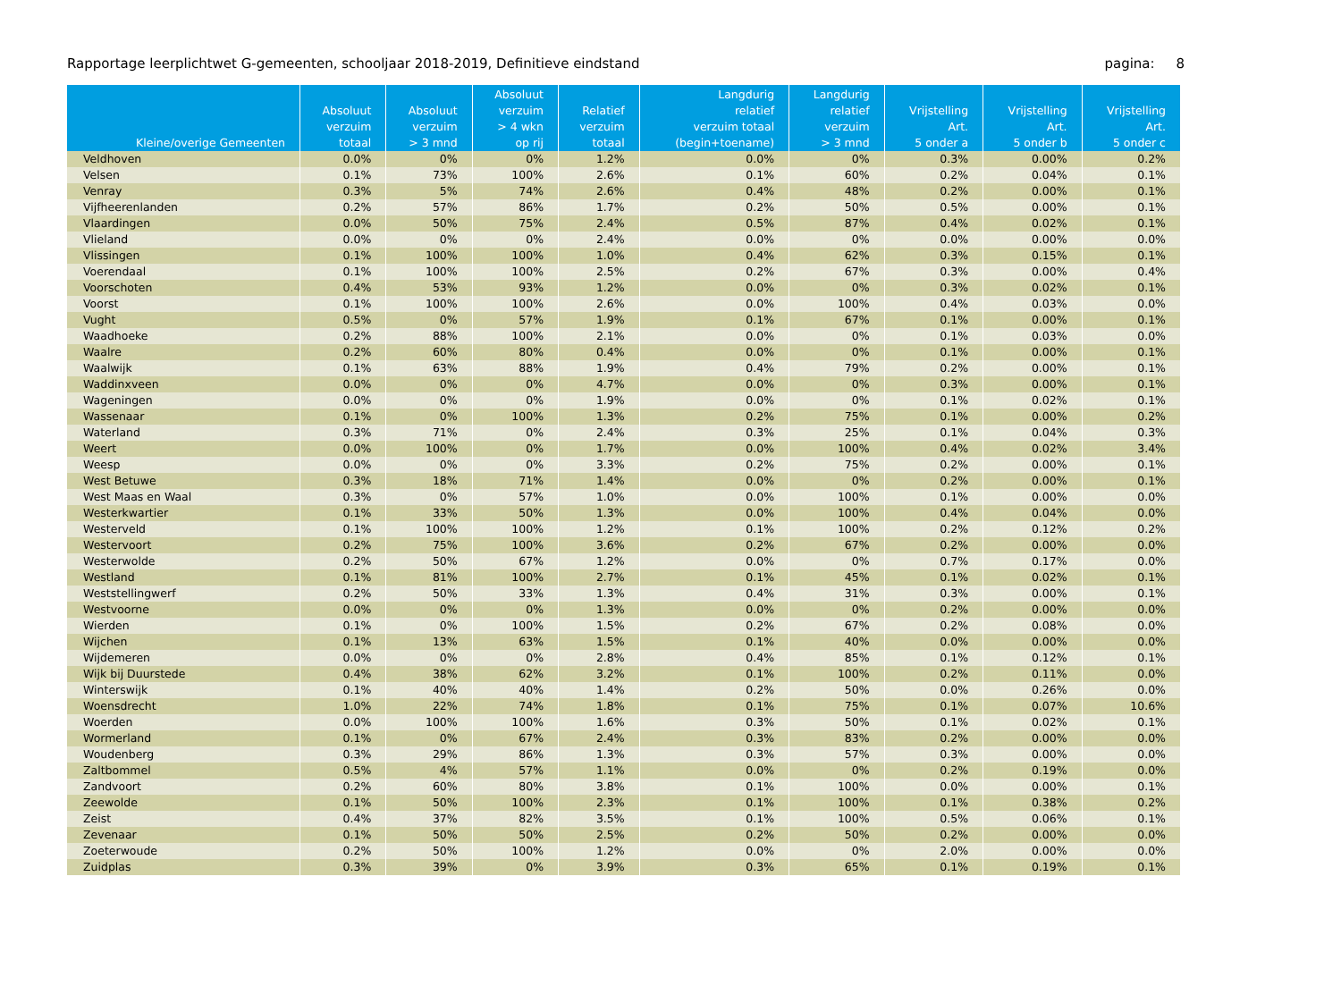Rapportage leerplichtwet G-gemeenten, schooljaar 2018-2019, Definitieve eindstand pagina: 8
| Kleine/overige Gemeenten | Absoluut verzuim totaal | Absoluut verzuim > 3 mnd | Absoluut verzuim > 4 wkn op rij | Relatief verzuim totaal | Langdurig relatief verzuim totaal (begin+toename) | Langdurig relatief verzuim > 3 mnd | Vrijstelling Art. 5 onder a | Vrijstelling Art. 5 onder b | Vrijstelling Art. 5 onder c |
| --- | --- | --- | --- | --- | --- | --- | --- | --- | --- |
| Veldhoven | 0.0% | 0% | 0% | 1.2% | 0.0% | 0% | 0.3% | 0.00% | 0.2% |
| Velsen | 0.1% | 73% | 100% | 2.6% | 0.1% | 60% | 0.2% | 0.04% | 0.1% |
| Venray | 0.3% | 5% | 74% | 2.6% | 0.4% | 48% | 0.2% | 0.00% | 0.1% |
| Vijfheerenlanden | 0.2% | 57% | 86% | 1.7% | 0.2% | 50% | 0.5% | 0.00% | 0.1% |
| Vlaardingen | 0.0% | 50% | 75% | 2.4% | 0.5% | 87% | 0.4% | 0.02% | 0.1% |
| Vlieland | 0.0% | 0% | 0% | 2.4% | 0.0% | 0% | 0.0% | 0.00% | 0.0% |
| Vlissingen | 0.1% | 100% | 100% | 1.0% | 0.4% | 62% | 0.3% | 0.15% | 0.1% |
| Voerendaal | 0.1% | 100% | 100% | 2.5% | 0.2% | 67% | 0.3% | 0.00% | 0.4% |
| Voorschoten | 0.4% | 53% | 93% | 1.2% | 0.0% | 0% | 0.3% | 0.02% | 0.1% |
| Voorst | 0.1% | 100% | 100% | 2.6% | 0.0% | 100% | 0.4% | 0.03% | 0.0% |
| Vught | 0.5% | 0% | 57% | 1.9% | 0.1% | 67% | 0.1% | 0.00% | 0.1% |
| Waadhoeke | 0.2% | 88% | 100% | 2.1% | 0.0% | 0% | 0.1% | 0.03% | 0.0% |
| Waalre | 0.2% | 60% | 80% | 0.4% | 0.0% | 0% | 0.1% | 0.00% | 0.1% |
| Waalwijk | 0.1% | 63% | 88% | 1.9% | 0.4% | 79% | 0.2% | 0.00% | 0.1% |
| Waddinxveen | 0.0% | 0% | 0% | 4.7% | 0.0% | 0% | 0.3% | 0.00% | 0.1% |
| Wageningen | 0.0% | 0% | 0% | 1.9% | 0.0% | 0% | 0.1% | 0.02% | 0.1% |
| Wassenaar | 0.1% | 0% | 100% | 1.3% | 0.2% | 75% | 0.1% | 0.00% | 0.2% |
| Waterland | 0.3% | 71% | 0% | 2.4% | 0.3% | 25% | 0.1% | 0.04% | 0.3% |
| Weert | 0.0% | 100% | 0% | 1.7% | 0.0% | 100% | 0.4% | 0.02% | 3.4% |
| Weesp | 0.0% | 0% | 0% | 3.3% | 0.2% | 75% | 0.2% | 0.00% | 0.1% |
| West Betuwe | 0.3% | 18% | 71% | 1.4% | 0.0% | 0% | 0.2% | 0.00% | 0.1% |
| West Maas en Waal | 0.3% | 0% | 57% | 1.0% | 0.0% | 100% | 0.1% | 0.00% | 0.0% |
| Westerkwartier | 0.1% | 33% | 50% | 1.3% | 0.0% | 100% | 0.4% | 0.04% | 0.0% |
| Westerveld | 0.1% | 100% | 100% | 1.2% | 0.1% | 100% | 0.2% | 0.12% | 0.2% |
| Westervoort | 0.2% | 75% | 100% | 3.6% | 0.2% | 67% | 0.2% | 0.00% | 0.0% |
| Westerwolde | 0.2% | 50% | 67% | 1.2% | 0.0% | 0% | 0.7% | 0.17% | 0.0% |
| Westland | 0.1% | 81% | 100% | 2.7% | 0.1% | 45% | 0.1% | 0.02% | 0.1% |
| Weststellingwerf | 0.2% | 50% | 33% | 1.3% | 0.4% | 31% | 0.3% | 0.00% | 0.1% |
| Westvoorne | 0.0% | 0% | 0% | 1.3% | 0.0% | 0% | 0.2% | 0.00% | 0.0% |
| Wierden | 0.1% | 0% | 100% | 1.5% | 0.2% | 67% | 0.2% | 0.08% | 0.0% |
| Wijchen | 0.1% | 13% | 63% | 1.5% | 0.1% | 40% | 0.0% | 0.00% | 0.0% |
| Wijdemeren | 0.0% | 0% | 0% | 2.8% | 0.4% | 85% | 0.1% | 0.12% | 0.1% |
| Wijk bij Duurstede | 0.4% | 38% | 62% | 3.2% | 0.1% | 100% | 0.2% | 0.11% | 0.0% |
| Winterswijk | 0.1% | 40% | 40% | 1.4% | 0.2% | 50% | 0.0% | 0.26% | 0.0% |
| Woensdrecht | 1.0% | 22% | 74% | 1.8% | 0.1% | 75% | 0.1% | 0.07% | 10.6% |
| Woerden | 0.0% | 100% | 100% | 1.6% | 0.3% | 50% | 0.1% | 0.02% | 0.1% |
| Wormerland | 0.1% | 0% | 67% | 2.4% | 0.3% | 83% | 0.2% | 0.00% | 0.0% |
| Woudenberg | 0.3% | 29% | 86% | 1.3% | 0.3% | 57% | 0.3% | 0.00% | 0.0% |
| Zaltbommel | 0.5% | 4% | 57% | 1.1% | 0.0% | 0% | 0.2% | 0.19% | 0.0% |
| Zandvoort | 0.2% | 60% | 80% | 3.8% | 0.1% | 100% | 0.0% | 0.00% | 0.1% |
| Zeewolde | 0.1% | 50% | 100% | 2.3% | 0.1% | 100% | 0.1% | 0.38% | 0.2% |
| Zeist | 0.4% | 37% | 82% | 3.5% | 0.1% | 100% | 0.5% | 0.06% | 0.1% |
| Zevenaar | 0.1% | 50% | 50% | 2.5% | 0.2% | 50% | 0.2% | 0.00% | 0.0% |
| Zoeterwoude | 0.2% | 50% | 100% | 1.2% | 0.0% | 0% | 2.0% | 0.00% | 0.0% |
| Zuidplas | 0.3% | 39% | 0% | 3.9% | 0.3% | 65% | 0.1% | 0.19% | 0.1% |